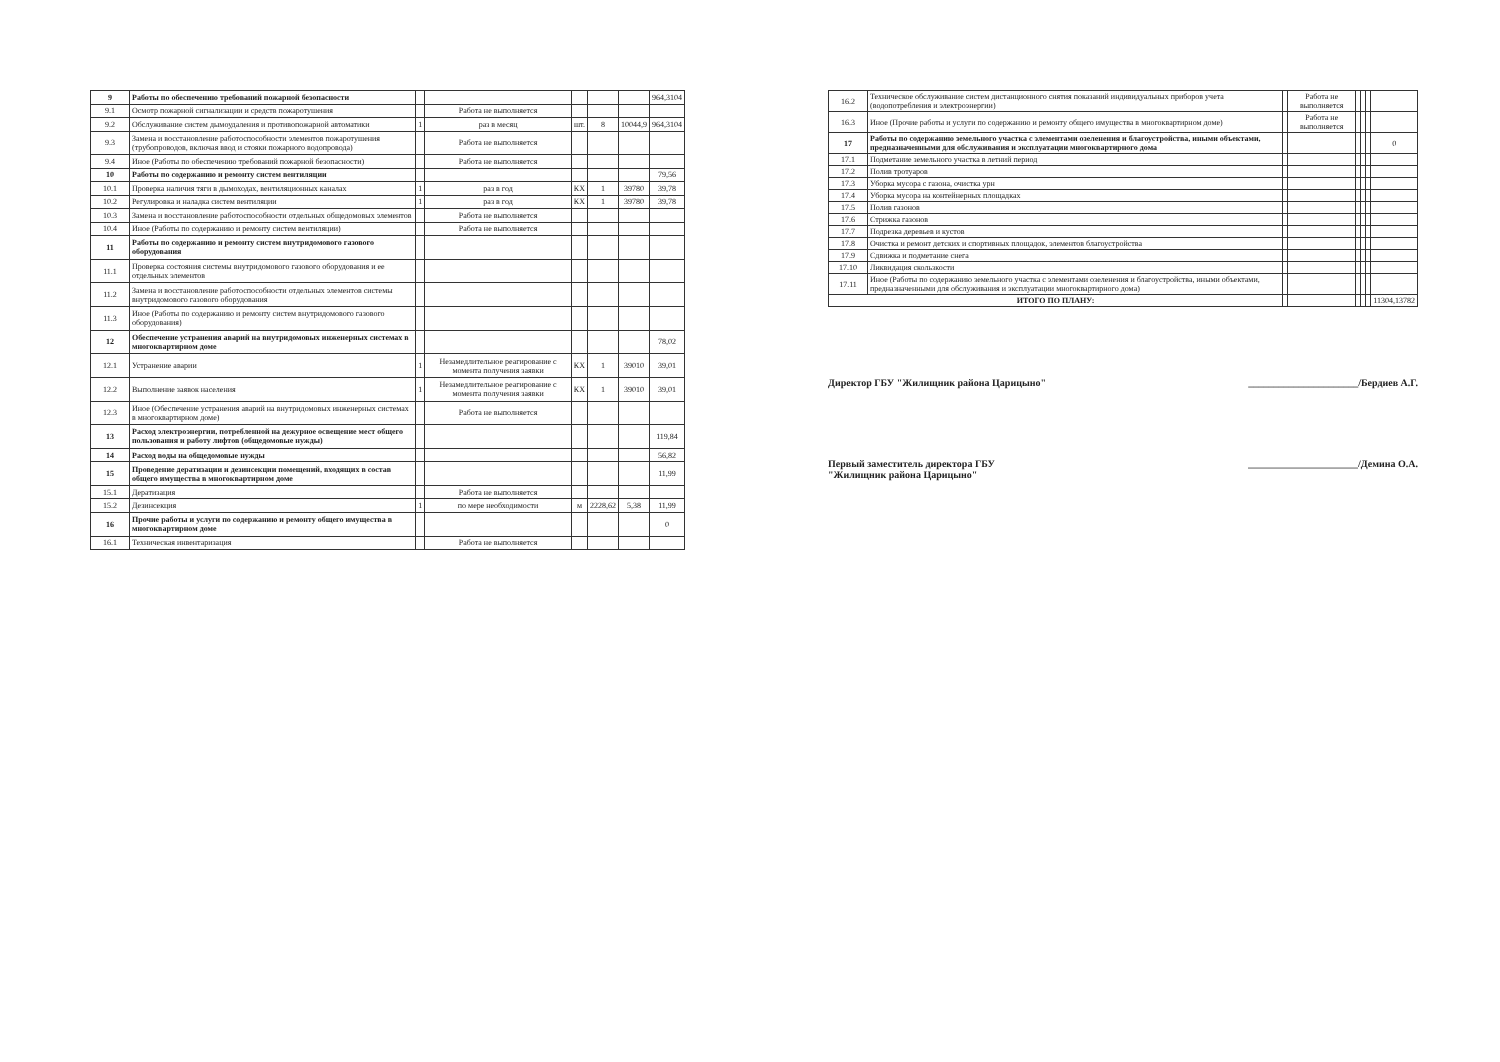| 9 | Работы по обеспечению требований пожарной безопасности | | | | | | 964,3104 |
| 9.1 | Осмотр пожарной сигнализации и средств пожаротушения | | Работа не выполняется | | | | |
| 9.2 | Обслуживание систем дымоудаления и противопожарной автоматики | 1 | раз в месяц | шт. | 8 | 10044,9 | 964,3104 |
| 9.3 | Замена и восстановление работоспособности элементов пожаротушения (трубопроводов, включая ввод и стояки пожарного водопровода) | | Работа не выполняется | | | | |
| 9.4 | Иное (Работы по обеспечению требований пожарной безопасности) | | Работа не выполняется | | | | |
| 10 | Работы по содержанию и ремонту систем вентиляции | | | | | | 79,56 |
| 10.1 | Проверка наличия тяги в дымоходах, вентиляционных каналах | 1 | раз в год | КХ | 1 | 39780 | 39,78 |
| 10.2 | Регулировка и наладка систем вентиляции | 1 | раз в год | КХ | 1 | 39780 | 39,78 |
| 10.3 | Замена и восстановление работоспособности отдельных общедомовых элементов | | Работа не выполняется | | | | |
| 10.4 | Иное (Работы по содержанию и ремонту систем вентиляции) | | Работа не выполняется | | | | |
| 11 | Работы по содержанию и ремонту систем внутридомового газового оборудования | | | | | | |
| 11.1 | Проверка состояния системы внутридомового газового оборудования и ее отдельных элементов | | | | | | |
| 11.2 | Замена и восстановление работоспособности отдельных элементов системы внутридомового газового оборудования | | | | | | |
| 11.3 | Иное (Работы по содержанию и ремонту систем внутридомового газового оборудования) | | | | | | |
| 12 | Обеспечение устранения аварий на внутридомовых инженерных системах в многоквартирном доме | | | | | | 78,02 |
| 12.1 | Устранение аварии | 1 | Незамедлительное реагирование с момента получения заявки | КХ | 1 | 39010 | 39,01 |
| 12.2 | Выполнение заявок населения | 1 | Незамедлительное реагирование с момента получения заявки | КХ | 1 | 39010 | 39,01 |
| 12.3 | Иное (Обеспечение устранения аварий на внутридомовых инженерных системах в многоквартирном доме) | | Работа не выполняется | | | | |
| 13 | Расход электроэнергии, потребленной на дежурное освещение мест общего пользования и работу лифтов (общедомовые нужды) | | | | | | 119,84 |
| 14 | Расход воды на общедомовые нужды | | | | | | 56,82 |
| 15 | Проведение дератизации и дезинсекции помещений, входящих в состав общего имущества в многоквартирном доме | | | | | | 11,99 |
| 15.1 | Дератизация | | Работа не выполняется | | | | |
| 15.2 | Дезинсекция | 1 | по мере необходимости | м | 2228,62 | 5,38 | 11,99 |
| 16 | Прочие работы и услуги по содержанию и ремонту общего имущества в многоквартирном доме | | | | | | 0 |
| 16.1 | Техническая инвентаризация | | Работа не выполняется | | | | |
| 16.2 | Техническое обслуживание систем дистанционного снятия показаний индивидуальных приборов учета (водопотребления и электроэнергии) | | Работа не выполняется | | | | |
| 16.3 | Иное (Прочие работы и услуги по содержанию и ремонту общего имущества в многоквартирном доме) | | Работа не выполняется | | | | |
| 17 | Работы по содержанию земельного участка с элементами озеленения и благоустройства, иными объектами, предназначенными для обслуживания и эксплуатации многоквартирного дома | | | | | | 0 |
| 17.1 | Подметание земельного участка в летний период | | | | | | |
| 17.2 | Полив тротуаров | | | | | | |
| 17.3 | Уборка мусора с газона, очистка урн | | | | | | |
| 17.4 | Уборка мусора на контейнерных площадках | | | | | | |
| 17.5 | Полив газонов | | | | | | |
| 17.6 | Стрижка газонов | | | | | | |
| 17.7 | Подрезка деревьев и кустов | | | | | | |
| 17.8 | Очистка и ремонт детских и спортивных площадок, элементов благоустройства | | | | | | |
| 17.9 | Сдвижка и подметание снега | | | | | | |
| 17.10 | Ликвидация скользкости | | | | | | |
| 17.11 | Иное (Работы по содержанию земельного участка с элементами озеленения и благоустройства, иными объектами, предназначенными для обслуживания и эксплуатации многоквартирного дома) | | | | | | |
| ИТОГО ПО ПЛАНУ: | | | | | | | 11304,13782 |
Директор ГБУ "Жилищник района Царицыно" ______________________/Бердиев А.Г.
Первый заместитель директора ГБУ
"Жилищник района Царицыно" ______________________/Демина О.А.